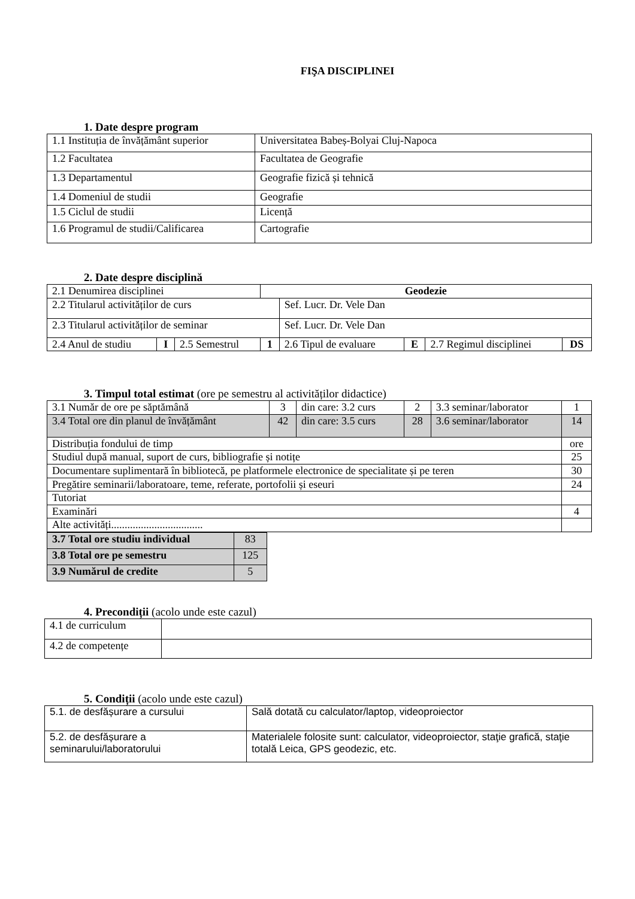FIŞA DISCIPLINEI
1. Date despre program
| 1.1 Instituția de învățământ superior | Universitatea Babeș-Bolyai Cluj-Napoca |
| 1.2 Facultatea | Facultatea de Geografie |
| 1.3 Departamentul | Geografie fizică și tehnică |
| 1.4 Domeniul de studii | Geografie |
| 1.5 Ciclul de studii | Licență |
| 1.6 Programul de studii/Calificarea | Cartografie |
2. Date despre disciplină
| 2.1 Denumirea disciplinei | | | Geodezie | | | | |
| 2.2 Titularul activităților de curs | | | | Sef. Lucr. Dr. Vele Dan | | | |
| 2.3 Titularul activităților de seminar | | | | Sef. Lucr. Dr. Vele Dan | | | |
| 2.4 Anul de studiu | I | 2.5 Semestrul | 1 | 2.6 Tipul de evaluare | E | 2.7 Regimul disciplinei | DS |
3. Timpul total estimat (ore pe semestru al activităților didactice)
| 3.1 Număr de ore pe săptămână | 3 | din care: 3.2 curs | 2 | 3.3 seminar/laborator | 1 |
| 3.4 Total ore din planul de învățământ | 42 | din care: 3.5 curs | 28 | 3.6 seminar/laborator | 14 |
| Distribuția fondului de timp | | | | | ore |
| Studiul după manual, suport de curs, bibliografie și notițe | | | | | 25 |
| Documentare suplimentară în bibliotecă, pe platformele electronice de specialitate și pe teren | | | | | 30 |
| Pregătire seminarii/laboratoare, teme, referate, portofolii și eseuri | | | | | 24 |
| Tutoriat | | | | | |
| Examinări | | | | | 4 |
| Alte activități.................................. | | | | | |
| 3.7 Total ore studiu individual | 83 |
| 3.8 Total ore pe semestru | 125 |
| 3.9 Numărul de credite | 5 |
4. Precondiții (acolo unde este cazul)
| 4.1 de curriculum | |
| 4.2 de competențe | |
5. Condiții (acolo unde este cazul)
| 5.1. de desfășurare a cursului | Sală dotată cu calculator/laptop, videoproiector |
| 5.2. de desfășurare a seminarului/laboratorului | Materialele folosite sunt: calculator, videoproiector, staţie grafică, staţie totală Leica, GPS geodezic, etc. |